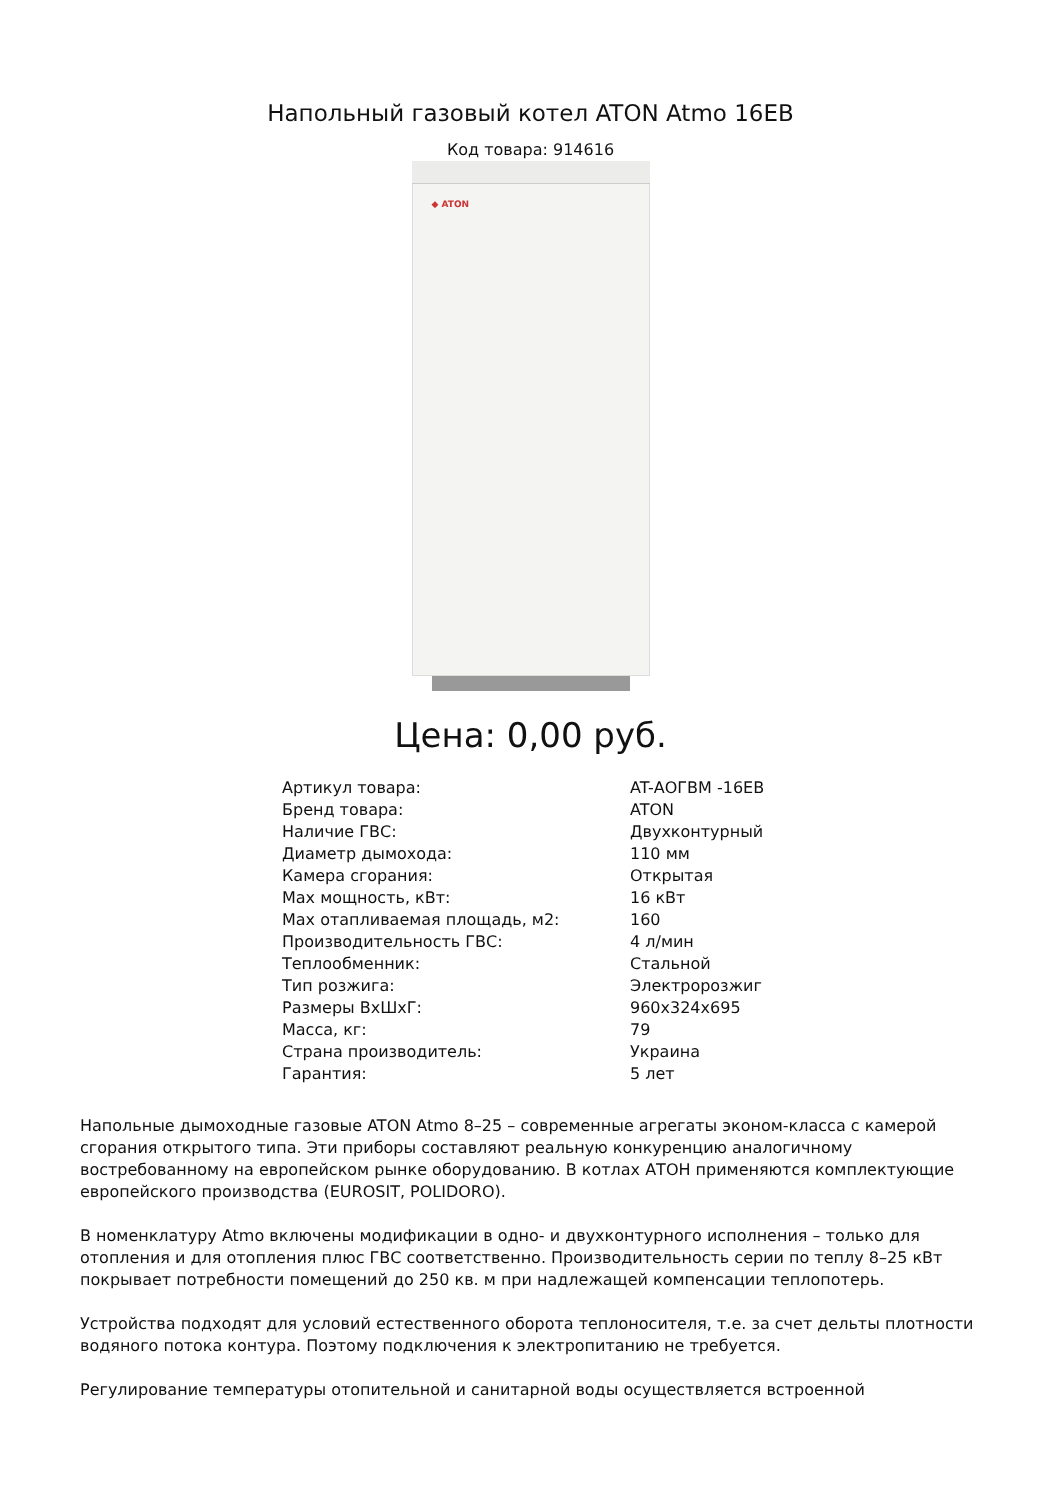Напольный газовый котел ATON Atmo 16EB
Код товара: 914616
◆ ATON
Цена: 0,00 руб.
| Артикул товара: | AT-АОГВМ -16ЕВ |
| Бренд товара: | ATON |
| Наличие ГВС: | Двухконтурный |
| Диаметр дымохода: | 110 мм |
| Камера сгорания: | Открытая |
| Max мощность, кВт: | 16 кВт |
| Max отапливаемая площадь, м2: | 160 |
| Производительность ГВС: | 4 л/мин |
| Теплообменник: | Стальной |
| Тип розжига: | Электророзжиг |
| Размеры ВхШхГ: | 960x324x695 |
| Масса, кг: | 79 |
| Страна производитель: | Украина |
| Гарантия: | 5 лет |
Напольные дымоходные газовые ATON Atmo 8–25 – современные агрегаты эконом-класса с камерой сгорания открытого типа. Эти приборы составляют реальную конкуренцию аналогичному востребованному на европейском рынке оборудованию. В котлах АТОН применяются комплектующие европейского производства (EUROSIT, POLIDORO).
В номенклатуру Atmo включены модификации в одно- и двухконтурного исполнения – только для отопления и для отопления плюс ГВС соответственно. Производительность серии по теплу 8–25 кВт покрывает потребности помещений до 250 кв. м при надлежащей компенсации теплопотерь.
Устройства подходят для условий естественного оборота теплоносителя, т.е. за счет дельты плотности водяного потока контура. Поэтому подключения к электропитанию не требуется.
Регулирование температуры отопительной и санитарной воды осуществляется встроенной